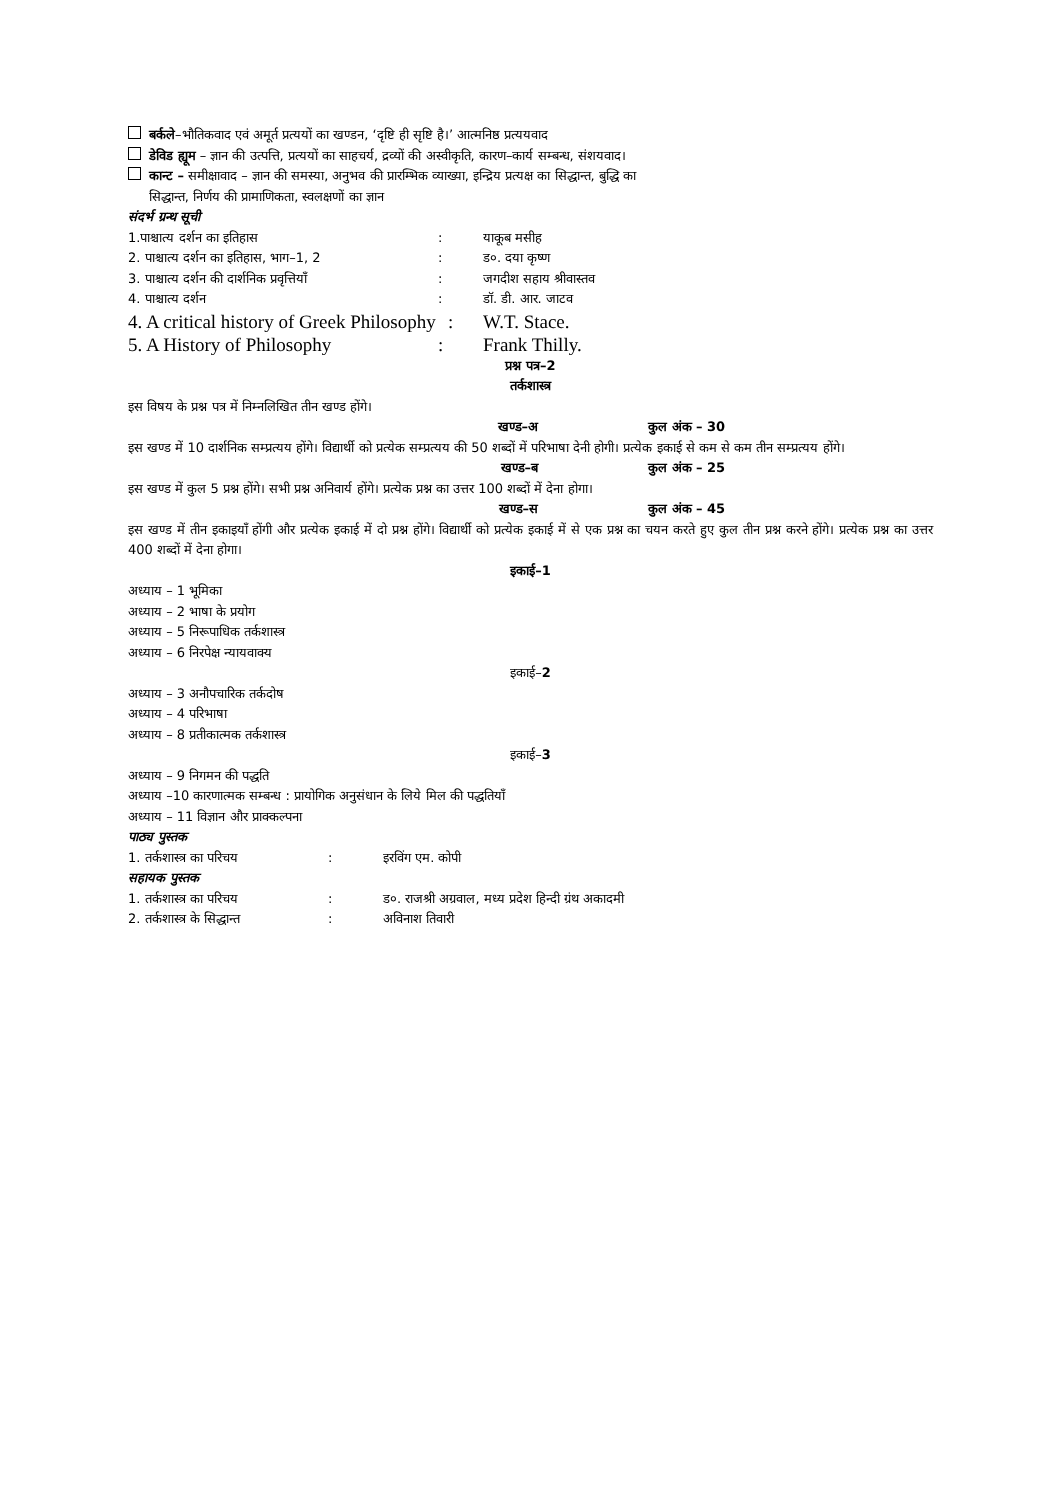बर्कले–भौतिकवाद एवं अमूर्त प्रत्ययों का खण्डन, ‘दृष्टि ही सृष्टि है।’ आत्मनिष्ठ प्रत्ययवाद
डेविड ह्यूम – ज्ञान की उत्पत्ति, प्रत्ययों का साहचर्य, द्रव्यों की अस्वीकृति, कारण–कार्य सम्बन्ध, संशयवाद।
कान्ट – समीक्षावाद – ज्ञान की समस्या, अनुभव की प्रारम्भिक व्याख्या, इन्द्रिय प्रत्यक्ष का सिद्धान्त, बुद्धि का
सिद्धान्त, निर्णय की प्रामाणिकता, स्वलक्षणों का ज्ञान
संदर्भ ग्रन्थ सूची
1.पाश्चात्य दर्शन का इतिहास: याकूब मसीह
2. पाश्चात्य दर्शन का इतिहास, भाग–1, 2: ड०. दया कृष्ण
3. पाश्चात्य दर्शन की दार्शनिक प्रवृत्तियाँ: जगदीश सहाय श्रीवास्तव
4. पाश्चात्य दर्शन: डॉ. डी. आर. जाटव
4. A critical history of Greek Philosophy: W.T. Stace.
5. A History of Philosophy: Frank Thilly.
प्रश्न पत्र–2
तर्कशास्त्र
इस विषय के प्रश्न पत्र में निम्नलिखित तीन खण्ड होंगे।
खण्ड–अ कुल अंक – 30
इस खण्ड में 10 दार्शनिक सम्प्रत्यय होंगे। विद्यार्थी को प्रत्येक सम्प्रत्यय की 50 शब्दों में परिभाषा देनी होगी। प्रत्येक इकाई से कम से कम तीन सम्प्रत्यय होंगे।
खण्ड–ब कुल अंक – 25
इस खण्ड में कुल 5 प्रश्न होंगे। सभी प्रश्न अनिवार्य होंगे। प्रत्येक प्रश्न का उत्तर 100 शब्दों में देना होगा।
खण्ड–स कुल अंक – 45
इस खण्ड में तीन इकाइयाँ होंगी और प्रत्येक इकाई में दो प्रश्न होंगे। विद्यार्थी को प्रत्येक इकाई में से एक प्रश्न का चयन करते हुए कुल तीन प्रश्न करने होंगे। प्रत्येक प्रश्न का उत्तर 400 शब्दों में देना होगा।
इकाई–1
अध्याय – 1 भूमिका
अध्याय – 2 भाषा के प्रयोग
अध्याय – 5 निरूपाधिक तर्कशास्त्र
अध्याय – 6 निरपेक्ष न्यायवाक्य
इकाई–2
अध्याय – 3 अनौपचारिक तर्कदोष
अध्याय – 4 परिभाषा
अध्याय – 8 प्रतीकात्मक तर्कशास्त्र
इकाई–3
अध्याय – 9 निगमन की पद्धति
अध्याय –10 कारणात्मक सम्बन्ध : प्रायोगिक अनुसंधान के लिये मिल की पद्धतियाँ
अध्याय – 11 विज्ञान और प्राक्कल्पना
पाठ्य पुस्तक
1. तर्कशास्त्र का परिचय: इरविंग एम. कोपी
सहायक पुस्तक
1. तर्कशास्त्र का परिचय: ड०. राजश्री अग्रवाल, मध्य प्रदेश हिन्दी ग्रंथ अकादमी
2. तर्कशास्त्र के सिद्धान्त: अविनाश तिवारी